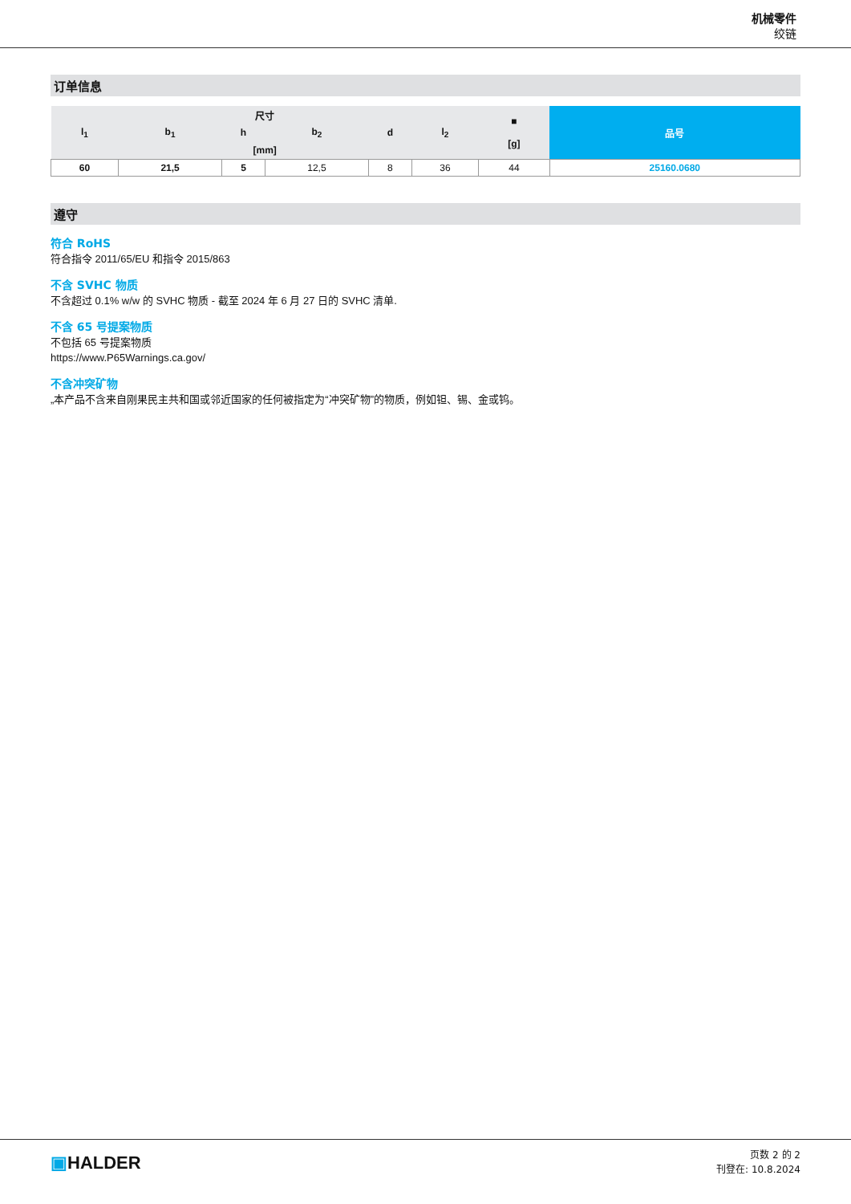机械零件
绞链
订单信息
| 尺寸 | | | | | | ■ [g] | 品号 |
| --- | --- | --- | --- | --- | --- | --- | --- |
| l<sub>1</sub> | b<sub>1</sub> | h | b<sub>2</sub> | d | l<sub>2</sub> | | |
| [mm] | | | | | | | |
| 60 | 21,5 | 5 | 12,5 | 8 | 36 | 44 | 25160.0680 |
遵守
符合 RoHS
符合指令 2011/65/EU 和指令 2015/863
不含 SVHC 物质
不含超过 0.1% w/w 的 SVHC 物质 - 截至 2024 年 6 月 27 日的 SVHC 清单.
不含 65 号提案物质
不包括 65 号提案物质
https://www.P65Warnings.ca.gov/
不含冲突矿物
„本产品不含来自刚果民主共和国或邻近国家的任何被指定为“冲突矿物”的物质，例如钽、锡、金或钨。
▣HALDER
页数 2 的 2
刊登在: 10.8.2024